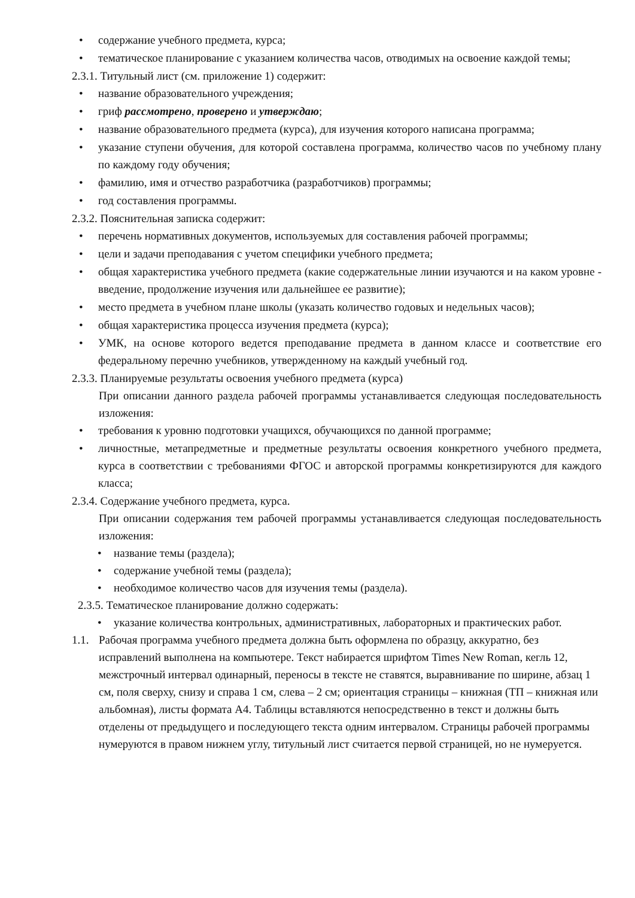• содержание учебного предмета, курса;
• тематическое планирование с указанием количества часов, отводимых на освоение каждой темы;
2.3.1. Титульный лист (см. приложение 1) содержит:
• название образовательного учреждения;
• гриф рассмотрено, проверено и утверждаю;
• название образовательного предмета (курса), для изучения которого написана программа;
• указание ступени обучения, для которой составлена программа, количество часов по учебному плану по каждому году обучения;
• фамилию, имя и отчество разработчика (разработчиков) программы;
• год составления программы.
2.3.2. Пояснительная записка содержит:
• перечень нормативных документов, используемых для составления рабочей программы;
• цели и задачи преподавания с учетом специфики учебного предмета;
• общая характеристика учебного предмета (какие содержательные линии изучаются и на каком уровне - введение, продолжение изучения или дальнейшее ее развитие);
• место предмета в учебном плане школы (указать количество годовых и недельных часов);
• общая характеристика процесса изучения предмета (курса);
• УМК, на основе которого ведется преподавание предмета в данном классе и соответствие его федеральному перечню учебников, утвержденному на каждый учебный год.
2.3.3. Планируемые результаты освоения учебного предмета (курса)
При описании данного раздела рабочей программы устанавливается следующая последовательность изложения:
• требования к уровню подготовки учащихся, обучающихся по данной программе;
• личностные, метапредметные и предметные результаты освоения конкретного учебного предмета, курса в соответствии с требованиями ФГОС и авторской программы конкретизируются для каждого класса;
2.3.4. Содержание учебного предмета, курса.
При описании содержания тем рабочей программы устанавливается следующая последовательность изложения:
• название темы (раздела);
• содержание учебной темы (раздела);
• необходимое количество часов для изучения темы (раздела).
2.3.5. Тематическое планирование должно содержать:
• указание количества контрольных, административных, лабораторных и практических работ.
1.1. Рабочая программа учебного предмета должна быть оформлена по образцу, аккуратно, без исправлений выполнена на компьютере. Текст набирается шрифтом Times New Roman, кегль 12, межстрочный интервал одинарный, переносы в тексте не ставятся, выравнивание по ширине, абзац 1 см, поля сверху, снизу и справа 1 см, слева – 2 см; ориентация страницы – книжная (ТП – книжная или альбомная), листы формата А4. Таблицы вставляются непосредственно в текст и должны быть отделены от предыдущего и последующего текста одним интервалом. Страницы рабочей программы нумеруются в правом нижнем углу, титульный лист считается первой страницей, но не нумеруется.